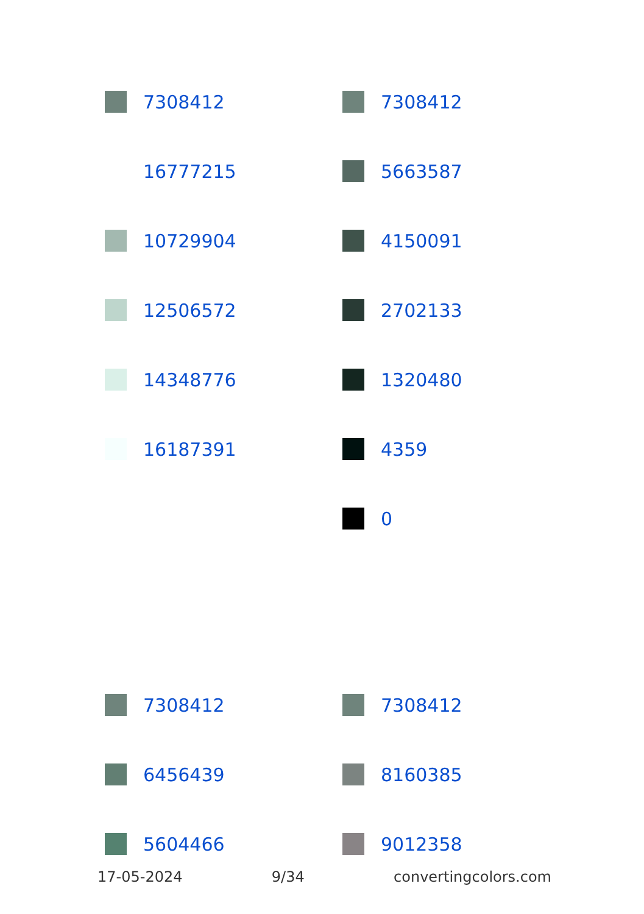7308412
16777215
10729904
12506572
14348776
16187391
7308412
5663587
4150091
2702133
1320480
4359
0
7308412
6456439
5604466
7308412
8160385
9012358
17-05-2024 9/34 convertingcolors.com